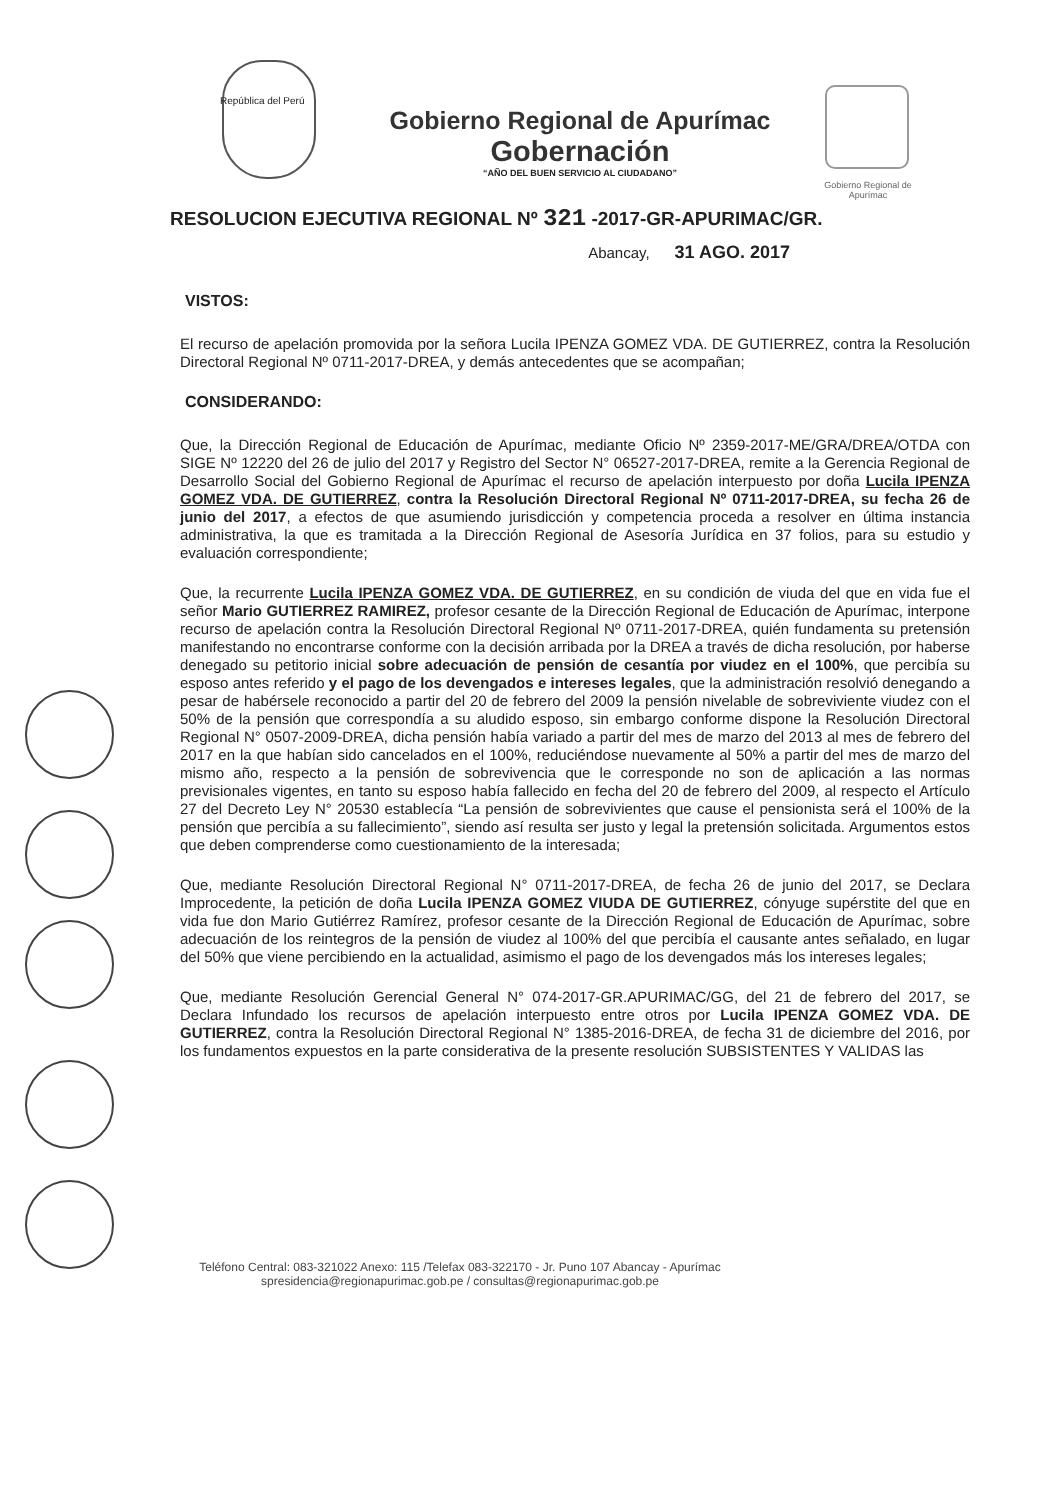Gobierno Regional de Apurímac
República del Perú
Gobierno Regional de Apurímac
Gobernación
“AÑO DEL BUEN SERVICIO AL CIUDADANO”
RESOLUCION EJECUTIVA REGIONAL Nº 321 -2017-GR-APURIMAC/GR.
Abancay, 31 AGO. 2017
VISTOS:
El recurso de apelación promovida por la señora Lucila IPENZA GOMEZ VDA. DE GUTIERREZ, contra la Resolución Directoral Regional Nº 0711-2017-DREA, y demás antecedentes que se acompañan;
CONSIDERANDO:
Que, la Dirección Regional de Educación de Apurímac, mediante Oficio Nº 2359-2017-ME/GRA/DREA/OTDA con SIGE Nº 12220 del 26 de julio del 2017 y Registro del Sector N° 06527-2017-DREA, remite a la Gerencia Regional de Desarrollo Social del Gobierno Regional de Apurímac el recurso de apelación interpuesto por doña Lucila IPENZA GOMEZ VDA. DE GUTIERREZ, contra la Resolución Directoral Regional Nº 0711-2017-DREA, su fecha 26 de junio del 2017, a efectos de que asumiendo jurisdicción y competencia proceda a resolver en última instancia administrativa, la que es tramitada a la Dirección Regional de Asesoría Jurídica en 37 folios, para su estudio y evaluación correspondiente;
Que, la recurrente Lucila IPENZA GOMEZ VDA. DE GUTIERREZ, en su condición de viuda del que en vida fue el señor Mario GUTIERREZ RAMIREZ, profesor cesante de la Dirección Regional de Educación de Apurímac, interpone recurso de apelación contra la Resolución Directoral Regional Nº 0711-2017-DREA, quién fundamenta su pretensión manifestando no encontrarse conforme con la decisión arribada por la DREA a través de dicha resolución, por haberse denegado su petitorio inicial sobre adecuación de pensión de cesantía por viudez en el 100%, que percibía su esposo antes referido y el pago de los devengados e intereses legales, que la administración resolvió denegando a pesar de habérsele reconocido a partir del 20 de febrero del 2009 la pensión nivelable de sobreviviente viudez con el 50% de la pensión que correspondía a su aludido esposo, sin embargo conforme dispone la Resolución Directoral Regional N° 0507-2009-DREA, dicha pensión había variado a partir del mes de marzo del 2013 al mes de febrero del 2017 en la que habían sido cancelados en el 100%, reduciéndose nuevamente al 50% a partir del mes de marzo del mismo año, respecto a la pensión de sobrevivencia que le corresponde no son de aplicación a las normas previsionales vigentes, en tanto su esposo había fallecido en fecha del 20 de febrero del 2009, al respecto el Artículo 27 del Decreto Ley N° 20530 establecía “La pensión de sobrevivientes que cause el pensionista será el 100% de la pensión que percibía a su fallecimiento”, siendo así resulta ser justo y legal la pretensión solicitada. Argumentos estos que deben comprenderse como cuestionamiento de la interesada;
Que, mediante Resolución Directoral Regional N° 0711-2017-DREA, de fecha 26 de junio del 2017, se Declara Improcedente, la petición de doña Lucila IPENZA GOMEZ VIUDA DE GUTIERREZ, cónyuge supérstite del que en vida fue don Mario Gutiérrez Ramírez, profesor cesante de la Dirección Regional de Educación de Apurímac, sobre adecuación de los reintegros de la pensión de viudez al 100% del que percibía el causante antes señalado, en lugar del 50% que viene percibiendo en la actualidad, asimismo el pago de los devengados más los intereses legales;
Que, mediante Resolución Gerencial General N° 074-2017-GR.APURIMAC/GG, del 21 de febrero del 2017, se Declara Infundado los recursos de apelación interpuesto entre otros por Lucila IPENZA GOMEZ VDA. DE GUTIERREZ, contra la Resolución Directoral Regional N° 1385-2016-DREA, de fecha 31 de diciembre del 2016, por los fundamentos expuestos en la parte considerativa de la presente resolución SUBSISTENTES Y VALIDAS las
Teléfono Central: 083-321022 Anexo: 115 /Telefax 083-322170 - Jr. Puno 107 Abancay - Apurímac
spresidencia@regionapurimac.gob.pe / consultas@regionapurimac.gob.pe